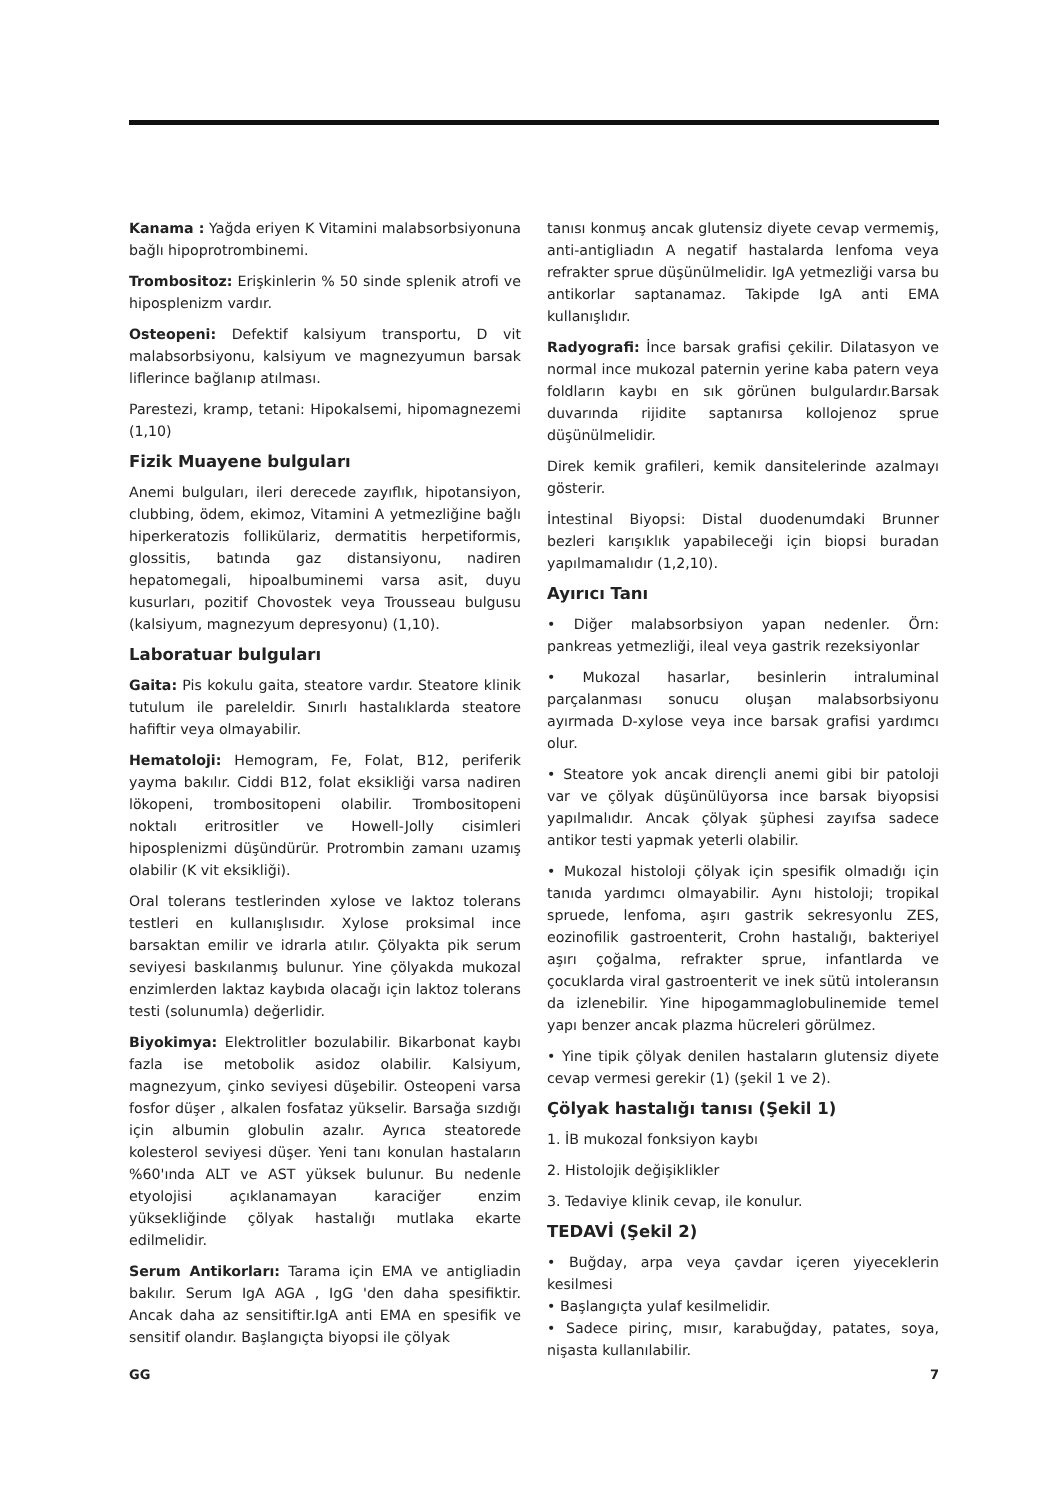Kanama : Yağda eriyen K Vitamini malabsorbsiyonuna bağlı hipoprotrombinemi.
Trombositoz: Erişkinlerin % 50 sinde splenik atrofi ve hiposplenizm vardır.
Osteopeni: Defektif kalsiyum transportu, D vit malabsorbsiyonu, kalsiyum ve magnezyumun barsak liflerince bağlanıp atılması.
Parestezi, kramp, tetani: Hipokalsemi, hipomagnezemi (1,10)
Fizik Muayene bulguları
Anemi bulguları, ileri derecede zayıflık, hipotansiyon, clubbing, ödem, ekimoz, Vitamini A yetmezliğine bağlı hiperkeratozis follikülariz, dermatitis herpetiformis, glossitis, batında gaz distansiyonu, nadiren hepatomegali, hipoalbuminemi varsa asit, duyu kusurları, pozitif Chovostek veya Trousseau bulgusu (kalsiyum, magnezyum depresyonu) (1,10).
Laboratuar bulguları
Gaita: Pis kokulu gaita, steatore vardır. Steatore klinik tutulum ile pareleldir. Sınırlı hastalıklarda steatore hafiftir veya olmayabilir.
Hematoloji: Hemogram, Fe, Folat, B12, periferik yayma bakılır. Ciddi B12, folat eksikliği varsa nadiren lökopeni, trombositopeni olabilir. Trombositopeni noktalı eritrositler ve Howell-Jolly cisimleri hiposplenizmi düşündürür. Protrombin zamanı uzamış olabilir (K vit eksikliği).
Oral tolerans testlerinden xylose ve laktoz tolerans testleri en kullanışlısıdır. Xylose proksimal ince barsaktan emilir ve idrarla atılır. Çölyakta pik serum seviyesi baskılanmış bulunur. Yine çölyakda mukozal enzimlerden laktaz kaybıda olacağı için laktoz tolerans testi (solunumla) değerlidir.
Biyokimya: Elektrolitler bozulabilir. Bikarbonat kaybı fazla ise metobolik asidoz olabilir. Kalsiyum, magnezyum, çinko seviyesi düşebilir. Osteopeni varsa fosfor düşer , alkalen fosfataz yükselir. Barsağa sızdığı için albumin globulin azalır. Ayrıca steatorede kolesterol seviyesi düşer. Yeni tanı konulan hastaların %60'ında ALT ve AST yüksek bulunur. Bu nedenle etyolojisi açıklanamayan karaciğer enzim yüksekliğinde çölyak hastalığı mutlaka ekarte edilmelidir.
Serum Antikorları: Tarama için EMA ve antigliadin bakılır. Serum IgA AGA , IgG 'den daha spesifiktir. Ancak daha az sensitiftir.IgA anti EMA en spesifik ve sensitif olandır. Başlangıçta biyopsi ile çölyak
tanısı konmuş ancak glutensiz diyete cevap vermemiş, anti-antigliadın A negatif hastalarda lenfoma veya refrakter sprue düşünülmelidir. IgA yetmezliği varsa bu antikorlar saptanamaz. Takipde IgA anti EMA kullanışlıdır.
Radyografi: İnce barsak grafisi çekilir. Dilatasyon ve normal ince mukozal paternin yerine kaba patern veya foldların kaybı en sık görünen bulgulardır.Barsak duvarında rijidite saptanırsa kollojenoz sprue düşünülmelidir.
Direk kemik grafileri, kemik dansitelerinde azalmayı gösterir.
İntestinal Biyopsi: Distal duodenumdaki Brunner bezleri karışıklık yapabileceği için biopsi buradan yapılmamalıdır (1,2,10).
Ayırıcı Tanı
• Diğer malabsorbsiyon yapan nedenler. Örn: pankreas yetmezliği, ileal veya gastrik rezeksiyonlar
• Mukozal hasarlar, besinlerin intraluminal parçalanması sonucu oluşan malabsorbsiyonu ayırmada D-xylose veya ince barsak grafisi yardımcı olur.
• Steatore yok ancak dirençli anemi gibi bir patoloji var ve çölyak düşünülüyorsa ince barsak biyopsisi yapılmalıdır. Ancak çölyak şüphesi zayıfsa sadece antikor testi yapmak yeterli olabilir.
• Mukozal histoloji çölyak için spesifik olmadığı için tanıda yardımcı olmayabilir. Aynı histoloji; tropikal spruede, lenfoma, aşırı gastrik sekresyonlu ZES, eozinofilik gastroenterit, Crohn hastalığı, bakteriyel aşırı çoğalma, refrakter sprue, infantlarda ve çocuklarda viral gastroenterit ve inek sütü intoleransın da izlenebilir. Yine hipogammaglobulinemide temel yapı benzer ancak plazma hücreleri görülmez.
• Yine tipik çölyak denilen hastaların glutensiz diyete cevap vermesi gerekir (1) (şekil 1 ve 2).
Çölyak hastalığı tanısı (Şekil 1)
1. İB mukozal fonksiyon kaybı
2. Histolojik değişiklikler
3. Tedaviye klinik cevap, ile konulur.
TEDAVİ (Şekil 2)
• Buğday, arpa veya çavdar içeren yiyeceklerin kesilmesi
• Başlangıçta yulaf kesilmelidir.
• Sadece pirinç, mısır, karabuğday, patates, soya, nişasta kullanılabilir.
GG 7